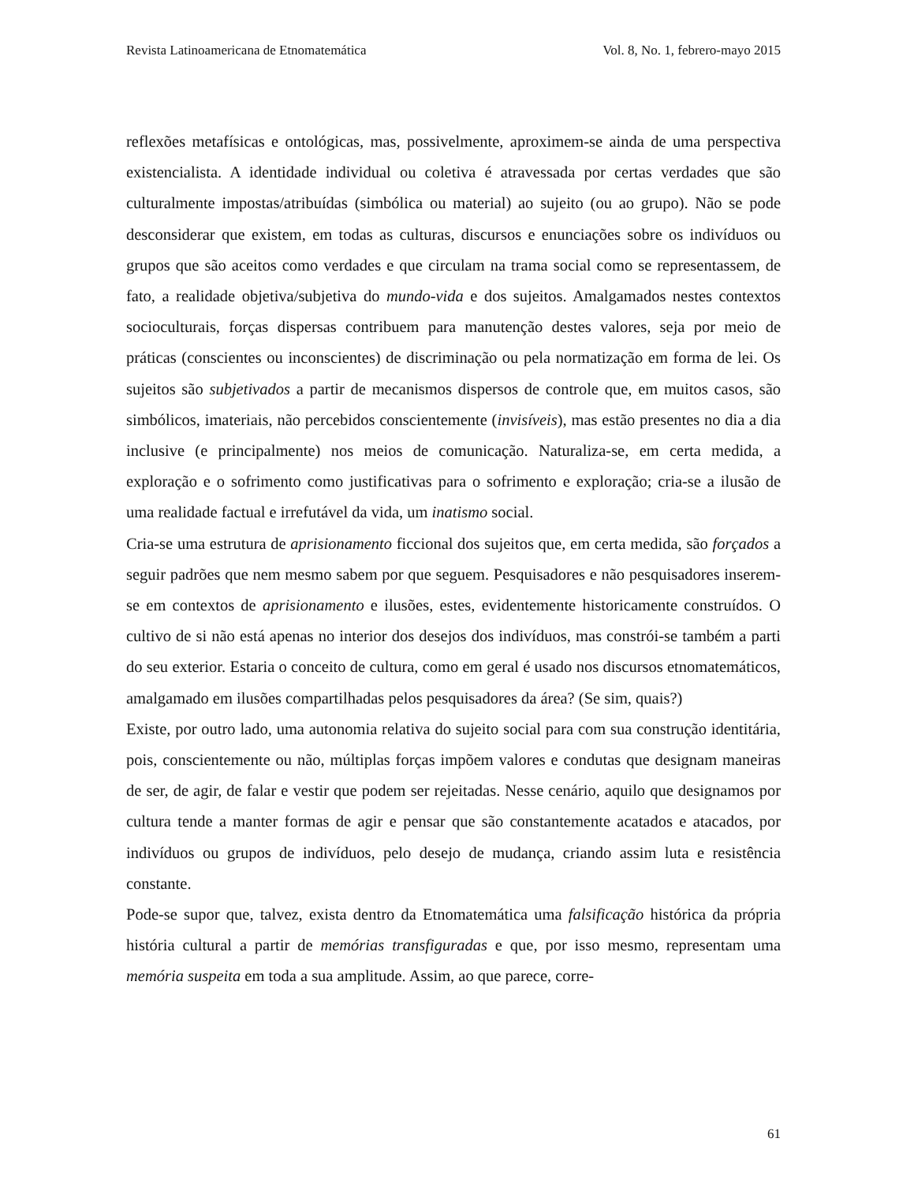Revista Latinoamericana de Etnomatemática Vol. 8, No. 1, febrero-mayo 2015
reflexões metafísicas e ontológicas, mas, possivelmente, aproximem-se ainda de uma perspectiva existencialista. A identidade individual ou coletiva é atravessada por certas verdades que são culturalmente impostas/atribuídas (simbólica ou material) ao sujeito (ou ao grupo). Não se pode desconsiderar que existem, em todas as culturas, discursos e enunciações sobre os indivíduos ou grupos que são aceitos como verdades e que circulam na trama social como se representassem, de fato, a realidade objetiva/subjetiva do mundo-vida e dos sujeitos. Amalgamados nestes contextos socioculturais, forças dispersas contribuem para manutenção destes valores, seja por meio de práticas (conscientes ou inconscientes) de discriminação ou pela normatização em forma de lei. Os sujeitos são subjetivados a partir de mecanismos dispersos de controle que, em muitos casos, são simbólicos, imateriais, não percebidos conscientemente (invisíveis), mas estão presentes no dia a dia inclusive (e principalmente) nos meios de comunicação. Naturaliza-se, em certa medida, a exploração e o sofrimento como justificativas para o sofrimento e exploração; cria-se a ilusão de uma realidade factual e irrefutável da vida, um inatismo social.
Cria-se uma estrutura de aprisionamento ficcional dos sujeitos que, em certa medida, são forçados a seguir padrões que nem mesmo sabem por que seguem. Pesquisadores e não pesquisadores inserem-se em contextos de aprisionamento e ilusões, estes, evidentemente historicamente construídos. O cultivo de si não está apenas no interior dos desejos dos indivíduos, mas constrói-se também a parti do seu exterior. Estaria o conceito de cultura, como em geral é usado nos discursos etnomatemáticos, amalgamado em ilusões compartilhadas pelos pesquisadores da área? (Se sim, quais?)
Existe, por outro lado, uma autonomia relativa do sujeito social para com sua construção identitária, pois, conscientemente ou não, múltiplas forças impõem valores e condutas que designam maneiras de ser, de agir, de falar e vestir que podem ser rejeitadas. Nesse cenário, aquilo que designamos por cultura tende a manter formas de agir e pensar que são constantemente acatados e atacados, por indivíduos ou grupos de indivíduos, pelo desejo de mudança, criando assim luta e resistência constante.
Pode-se supor que, talvez, exista dentro da Etnomatemática uma falsificação histórica da própria história cultural a partir de memórias transfiguradas e que, por isso mesmo, representam uma memória suspeita em toda a sua amplitude. Assim, ao que parece, corre-
61